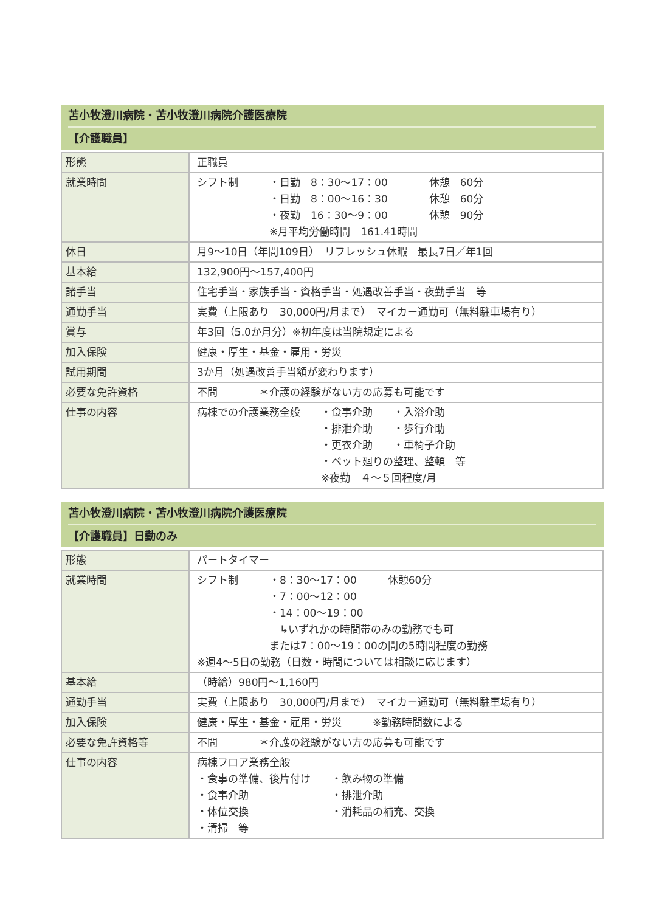苫小牧澄川病院・苫小牧澄川病院介護医療院
【介護職員】
| 形態 | 正職員 |
| 就業時間 | シフト制 ・日勤 8：30～17：00 休憩 60分 ・日勤 8：00～16：30 休憩 60分 ・夜勤 16：30～9：00 休憩 90分 ※月平均労働時間 161.41時間 |
| 休日 | 月9～10日（年間109日） リフレッシュ休暇 最長7日／年1回 |
| 基本給 | 132,900円～157,400円 |
| 諸手当 | 住宅手当・家族手当・資格手当・処遇改善手当・夜勤手当 等 |
| 通勤手当 | 実費（上限あり 30,000円/月まで） マイカー通勤可（無料駐車場有り） |
| 賞与 | 年3回（5.0か月分）※初年度は当院規定による |
| 加入保険 | 健康・厚生・基金・雇用・労災 |
| 試用期間 | 3か月（処遇改善手当額が変わります） |
| 必要な免許資格 | 不問 ＊介護の経験がない方の応募も可能です |
| 仕事の内容 | 病棟での介護業務全般 ・食事介助 ・入浴介助 ・排泄介助 ・歩行介助 ・更衣介助 ・車椅子介助 ・ベット廻りの整理、整頓 等 ※夜勤 ４～５回程度/月 |
苫小牧澄川病院・苫小牧澄川病院介護医療院
【介護職員】日勤のみ
| 形態 | パートタイマー |
| 就業時間 | シフト制 ・8：30～17：00 休憩60分 ・7：00～12：00 ・14：00～19：00 ↳いずれかの時間帯のみの勤務でも可 または7：00～19：00の間の5時間程度の勤務 ※週4～5日の勤務（日数・時間については相談に応じます） |
| 基本給 | （時給）980円～1,160円 |
| 通勤手当 | 実費（上限あり 30,000円/月まで） マイカー通勤可（無料駐車場有り） |
| 加入保険 | 健康・厚生・基金・雇用・労災 ※勤務時間数による |
| 必要な免許資格等 | 不問 ＊介護の経験がない方の応募も可能です |
| 仕事の内容 | 病棟フロア業務全般 ・食事の準備、後片付け ・飲み物の準備 ・食事介助 ・排泄介助 ・体位交換 ・消耗品の補充、交換 ・清掃 等 |